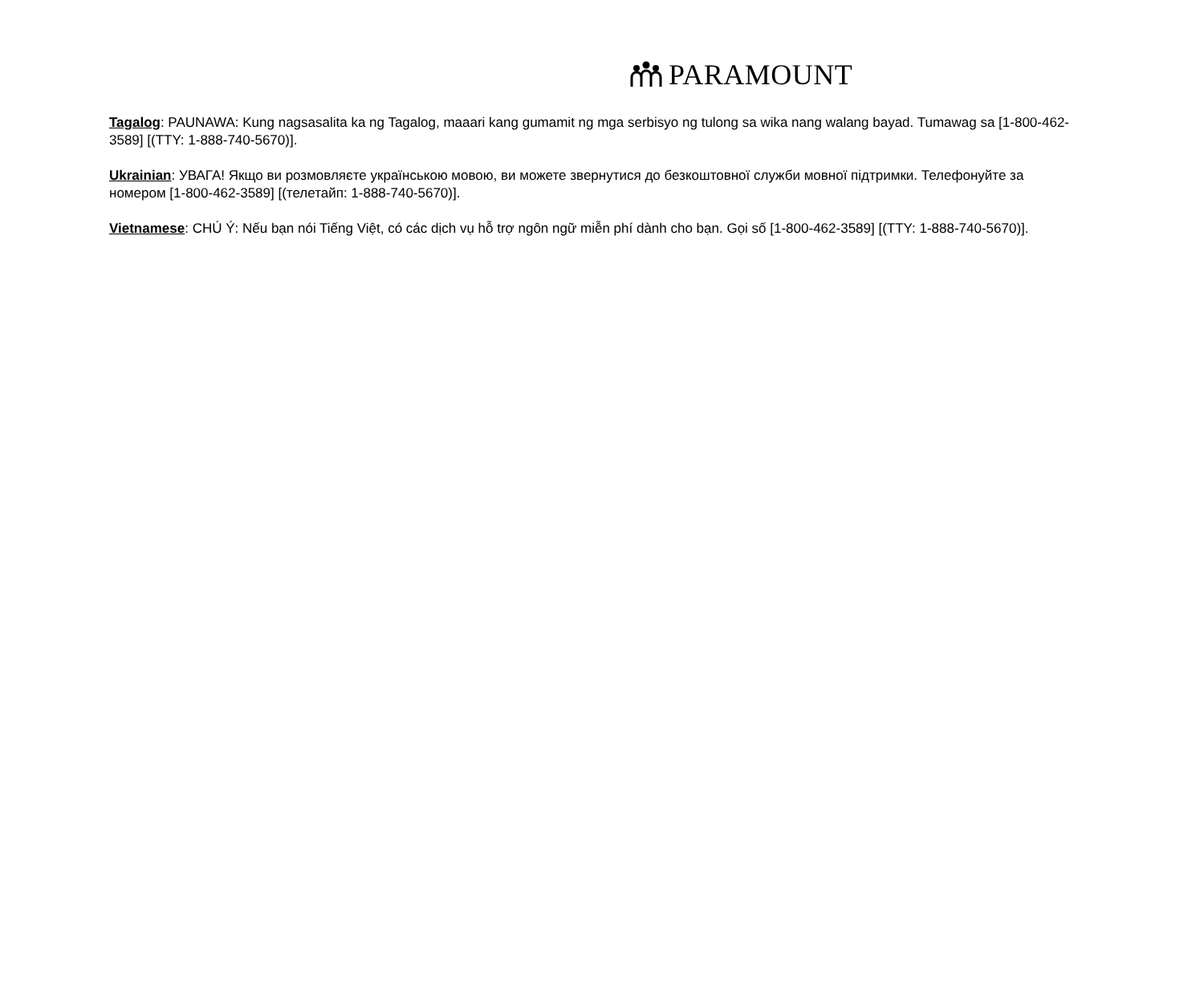PARAMOUNT
Tagalog: PAUNAWA: Kung nagsasalita ka ng Tagalog, maaari kang gumamit ng mga serbisyo ng tulong sa wika nang walang bayad. Tumawag sa [1-800-462-3589] [(TTY: 1-888-740-5670)].
Ukrainian: УВАГА! Якщо ви розмовляєте українською мовою, ви можете звернутися до безкоштовної служби мовної підтримки. Телефонуйте за номером [1-800-462-3589] [(телетайп: 1-888-740-5670)].
Vietnamese: CHÚ Ý: Nếu bạn nói Tiếng Việt, có các dịch vụ hỗ trợ ngôn ngữ miễn phí dành cho bạn. Gọi số [1-800-462-3589] [(TTY: 1-888-740-5670)].